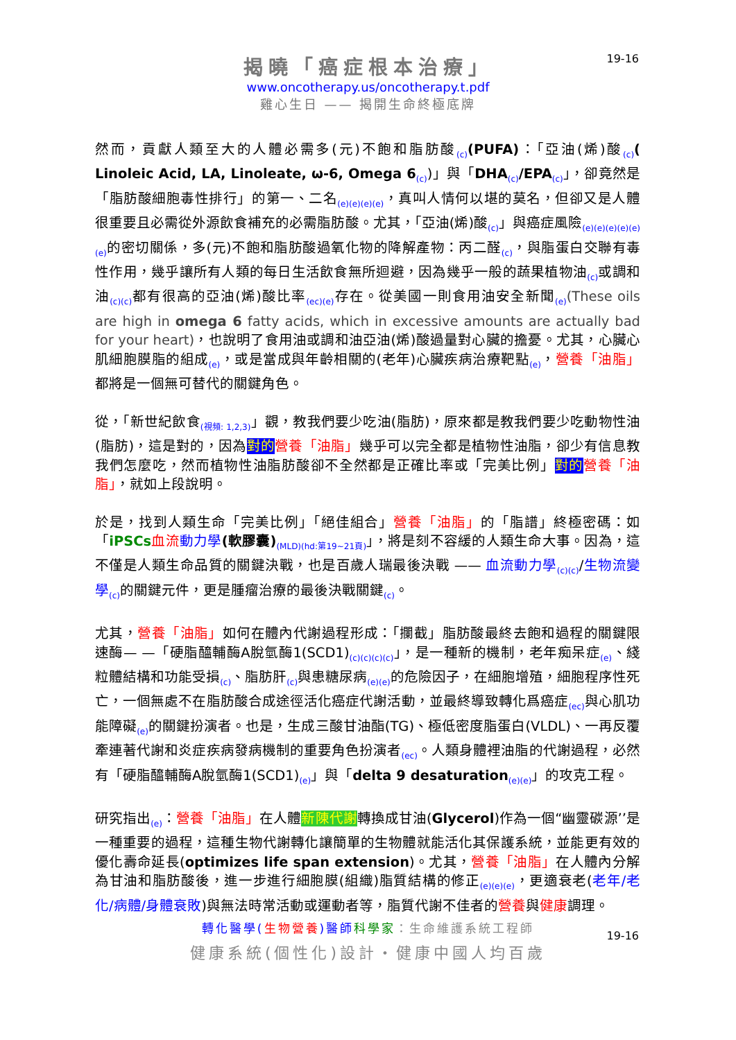19-16
揭曉「癌症根本治療」
www.oncotherapy.us/oncotherapy.t.pdf
雞心生日 —— 揭開生命終極底牌
然而，貢獻人類至大的人體必需多(元)不飽和脂肪酸<sub>(c)</sub>(PUFA)：「亞油(烯)酸<sub>(c)</sub>( Linoleic Acid, LA, Linoleate, ω-6, Omega 6<sub>(c)</sub>)」與「DHA<sub>(c)</sub>/EPA<sub>(c)</sub>」，卻竟然是「脂肪酸細胞毒性排行」的第一、二名<sub>(e)(e)(e)(e)</sub>，真叫人情何以堪的莫名，但卻又是人體很重要且必需從外源飲食補充的必需脂肪酸。尤其，「亞油(烯)酸<sub>(c)</sub>」與癌症風險<sub>(e)(e)(e)(e)(e)(e)</sub>的密切關係，多(元)不飽和脂肪酸過氧化物的降解產物：丙二醛<sub>(c)</sub>，與脂蛋白交聯有毒性作用，幾乎讓所有人類的每日生活飲食無所迴避，因為幾乎一般的蔬果植物油<sub>(c)</sub>或調和油<sub>(c)(c)</sub>都有很高的亞油(烯)酸比率<sub>(ec)(e)</sub>存在。從美國一則食用油安全新聞<sub>(e)</sub>(These oils are high in omega 6 fatty acids, which in excessive amounts are actually bad for your heart)，也說明了食用油或調和油亞油(烯)酸過量對心臟的擔憂。尤其，心臟心肌細胞膜脂的組成<sub>(e)</sub>，或是當成與年齡相關的(老年)心臟疾病治療靶點<sub>(e)</sub>，營養「油脂」都將是一個無可替代的關鍵角色。
從，「新世紀飲食<sub>(視頻: 1,2,3)</sub>」觀，教我們要少吃油(脂肪)，原來都是教我們要少吃動物性油(脂肪)，這是對的，因為對的 營養「油脂」幾乎可以完全都是植物性油脂，卻少有信息教我們怎麼吃，然而植物性油脂肪酸卻不全然都是正確比率或「完美比例」對的 營養「油脂」，就如上段說明。
於是，找到人類生命「完美比例」「絕佳組合」營養「油脂」的「脂譜」終極密碼：如「iPSCs 血流 動力學(軟膠囊)<sub>(MLD)(hd:第19~21頁)</sub>」，將是刻不容緩的人類生命大事。因為，這不僅是人類生命品質的關鍵決戰，也是百歲人瑞最後決戰 —— 血流動力學<sub>(c)(c)</sub>/生物流變學<sub>(c)</sub>的關鍵元件，更是腫瘤治療的最後決戰關鍵<sub>(c)</sub>。
尤其，營養「油脂」如何在體內代謝過程形成：「攔截」脂肪酸最終去飽和過程的關鍵限速酶— —「硬脂醯輔酶A脫氫酶1(SCD1)<sub>(c)(c)(c)(c)</sub>」，是一種新的機制，老年痴呆症<sub>(e)</sub>、綫粒體結構和功能受損<sub>(c)</sub>、脂肪肝<sub>(c)</sub>與患糖尿病<sub>(e)(e)</sub>的危險因子，在細胞增殖，細胞程序性死亡，一個無處不在脂肪酸合成途徑活化癌症代謝活動，並最終導致轉化爲癌症<sub>(ec)</sub>與心肌功能障礙<sub>(e)</sub>的關鍵扮演者。也是，生成三酸甘油酯(TG)、極低密度脂蛋白(VLDL)、一再反覆牽連著代謝和炎症疾病發病機制的重要角色扮演者<sub>(ec)</sub>。人類身體裡油脂的代謝過程，必然有「硬脂醯輔酶A脫氫酶1(SCD1)<sub>(e)</sub>」與「delta 9 desaturation<sub>(e)(e)</sub>」的攻克工程。
研究指出<sub>(e)</sub>：營養「油脂」在人體新陳代謝轉換成甘油(Glycerol)作為一個“幽靈碳源’’是一種重要的過程，這種生物代謝轉化讓簡單的生物體就能活化其保護系統，並能更有效的優化壽命延長(optimizes life span extension)。尤其，營養「油脂」在人體內分解為甘油和脂肪酸後，進一步進行細胞膜(組織)脂質結構的修正<sub>(e)(e)(e)</sub>，更適衰老(老年/老化/病體/身體衰敗)與無法時常活動或運動者等，脂質代謝不佳者的營養與健康調理。
轉化醫學(生物營養)醫師 科學家：生命維護系統工程師
健康系統(個性化)設計・健康中國人均百歲
19-16